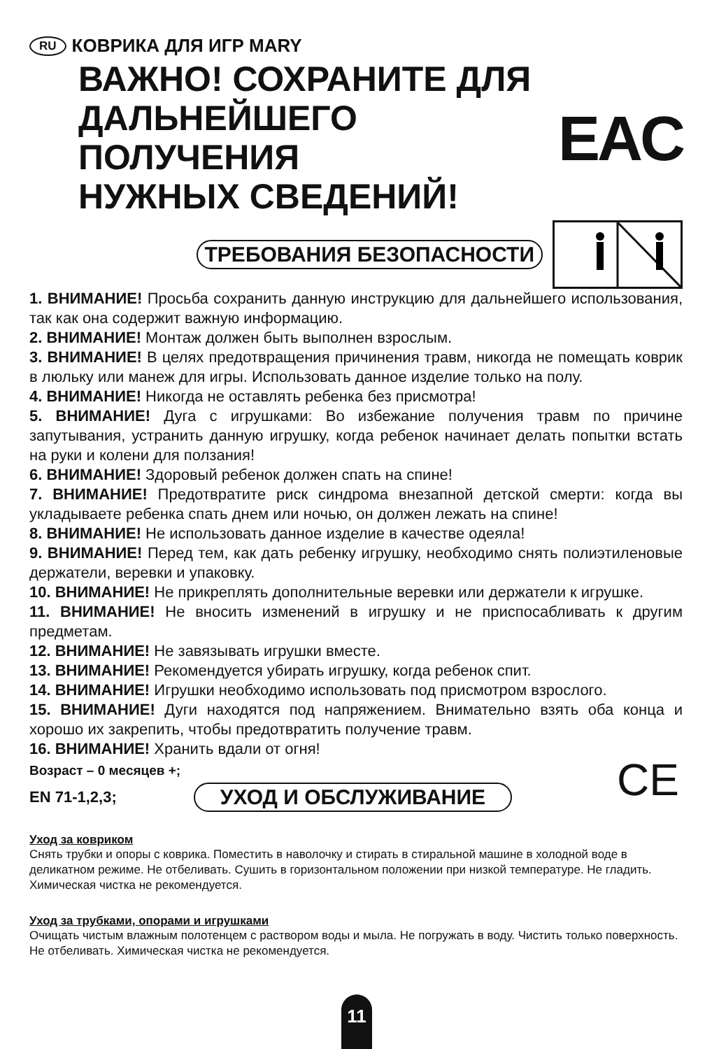RU КОВРИКА ДЛЯ ИГР MARY
ВАЖНО! СОХРАНИТЕ ДЛЯ
ДАЛЬНЕЙШЕГО ПОЛУЧЕНИЯ
НУЖНЫХ СВЕДЕНИЙ!
EAC
ТРЕБОВАНИЯ БЕЗОПАСНОСТИ
1. ВНИМАНИЕ! Просьба сохранить данную инструкцию для дальнейшего использования, так как она содержит важную информацию.
2. ВНИМАНИЕ! Монтаж должен быть выполнен взрослым.
3. ВНИМАНИЕ! В целях предотвращения причинения травм, никогда не помещать коврик в люльку или манеж для игры. Использовать данное изделие только на полу.
4. ВНИМАНИЕ! Никогда не оставлять ребенка без присмотра!
5. ВНИМАНИЕ! Дуга с игрушками: Во избежание получения травм по причине запутывания, устранить данную игрушку, когда ребенок начинает делать попытки встать на руки и колени для ползания!
6. ВНИМАНИЕ! Здоровый ребенок должен спать на спине!
7. ВНИМАНИЕ! Предотвратите риск синдрома внезапной детской смерти: когда вы укладываете ребенка спать днем или ночью, он должен лежать на спине!
8. ВНИМАНИЕ! Не использовать данное изделие в качестве одеяла!
9. ВНИМАНИЕ! Перед тем, как дать ребенку игрушку, необходимо снять полиэтиленовые держатели, веревки и упаковку.
10. ВНИМАНИЕ! Не прикреплять дополнительные веревки или держатели к игрушке.
11. ВНИМАНИЕ! Не вносить изменений в игрушку и не приспосабливать к другим предметам.
12. ВНИМАНИЕ! Не завязывать игрушки вместе.
13. ВНИМАНИЕ! Рекомендуется убирать игрушку, когда ребенок спит.
14. ВНИМАНИЕ! Игрушки необходимо использовать под присмотром взрослого.
15. ВНИМАНИЕ! Дуги находятся под напряжением. Внимательно взять оба конца и хорошо их закрепить, чтобы предотвратить получение травм.
16. ВНИМАНИЕ! Хранить вдали от огня!
Возраст – 0 месяцев +;
EN 71-1,2,3; УХОД И ОБСЛУЖИВАНИЕ CE
Уход за ковриком
Снять трубки и опоры с коврика. Поместить в наволочку и стирать в стиральной машине в холодной воде в деликатном режиме. Не отбеливать. Сушить в горизонтальном положении при низкой температуре. Не гладить. Химическая чистка не рекомендуется.
Уход за трубками, опорами и игрушками
Очищать чистым влажным полотенцем с раствором воды и мыла. Не погружать в воду. Чистить только поверхность. Не отбеливать. Химическая чистка не рекомендуется.
11